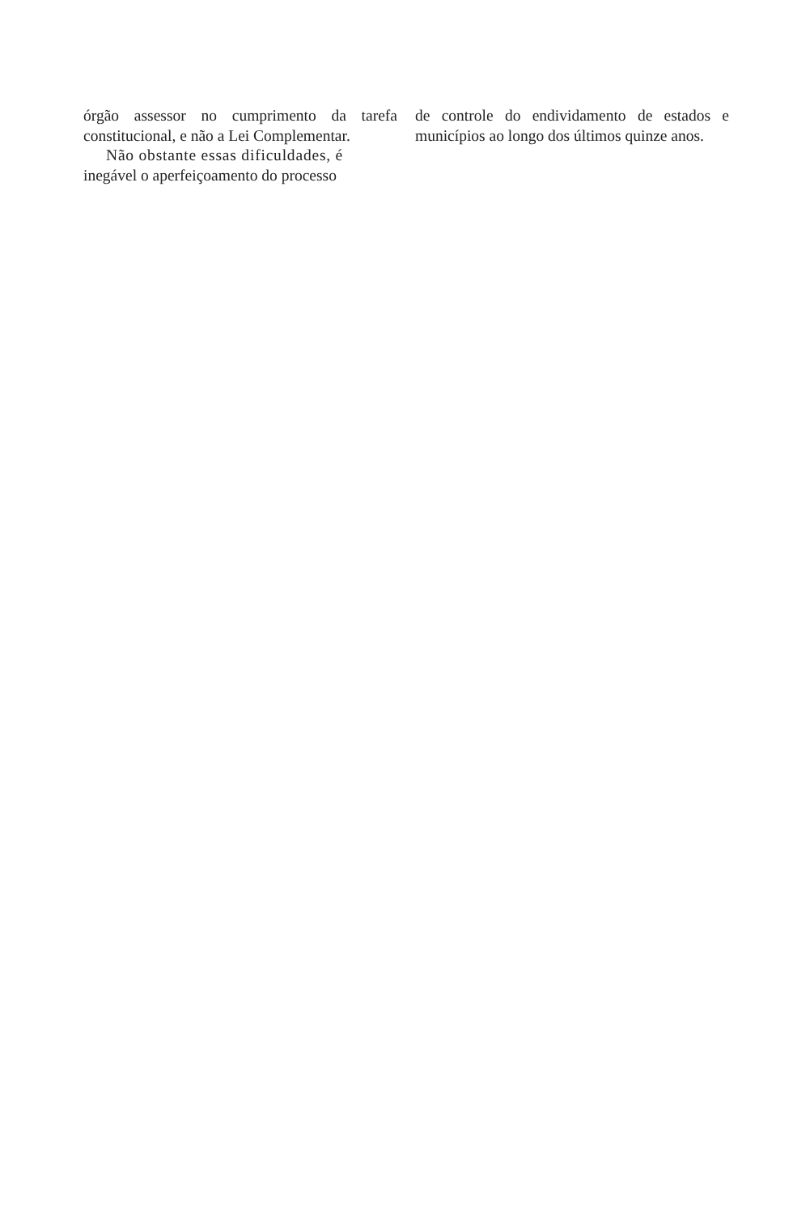órgão assessor no cumprimento da tarefa constitucional, e não a Lei Complementar.
Não obstante essas dificuldades, é
inegável o aperfeiçoamento do processo
de controle do endividamento de estados e municípios ao longo dos últimos quinze anos.